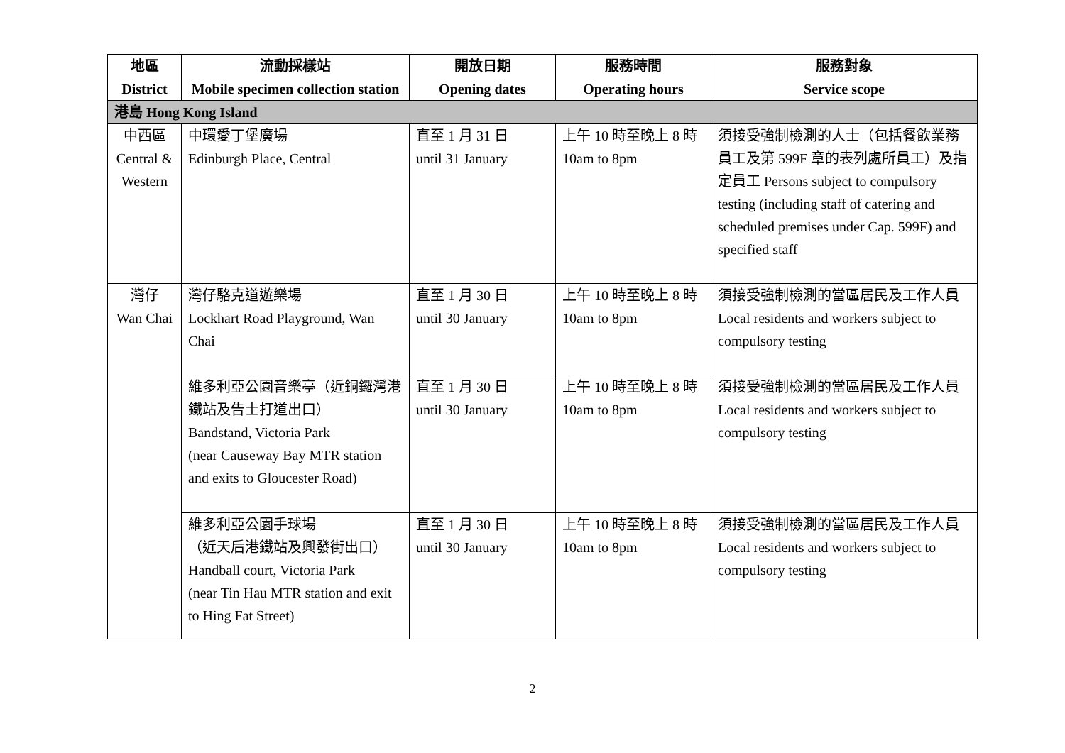| 地區 District | 流動採樣站 Mobile specimen collection station | 開放日期 Opening dates | 服務時間 Operating hours | 服務對象 Service scope |
| --- | --- | --- | --- | --- |
| 港島 Hong Kong Island | | | | |
| 中西區 Central & Western | 中環愛丁堡廣場 Edinburgh Place, Central | 直至 1 月 31 日 until 31 January | 上午 10 時至晚上 8 時 10am to 8pm | 須接受強制檢測的人士（包括餐飲業務員工及第 599F 章的表列處所員工）及指定員工 Persons subject to compulsory testing (including staff of catering and scheduled premises under Cap. 599F) and specified staff |
| 灣仔 Wan Chai | 灣仔駱克道遊樂場 Lockhart Road Playground, Wan Chai | 直至 1 月 30 日 until 30 January | 上午 10 時至晚上 8 時 10am to 8pm | 須接受強制檢測的當區居民及工作人員 Local residents and workers subject to compulsory testing |
| | 維多利亞公園音樂亭（近銅鑼灣港鐵站及告士打道出口） Bandstand, Victoria Park (near Causeway Bay MTR station and exits to Gloucester Road) | 直至 1 月 30 日 until 30 January | 上午 10 時至晚上 8 時 10am to 8pm | 須接受強制檢測的當區居民及工作人員 Local residents and workers subject to compulsory testing |
| | 維多利亞公園手球場 （近天后港鐵站及興發街出口） Handball court, Victoria Park (near Tin Hau MTR station and exit to Hing Fat Street) | 直至 1 月 30 日 until 30 January | 上午 10 時至晚上 8 時 10am to 8pm | 須接受強制檢測的當區居民及工作人員 Local residents and workers subject to compulsory testing |
2